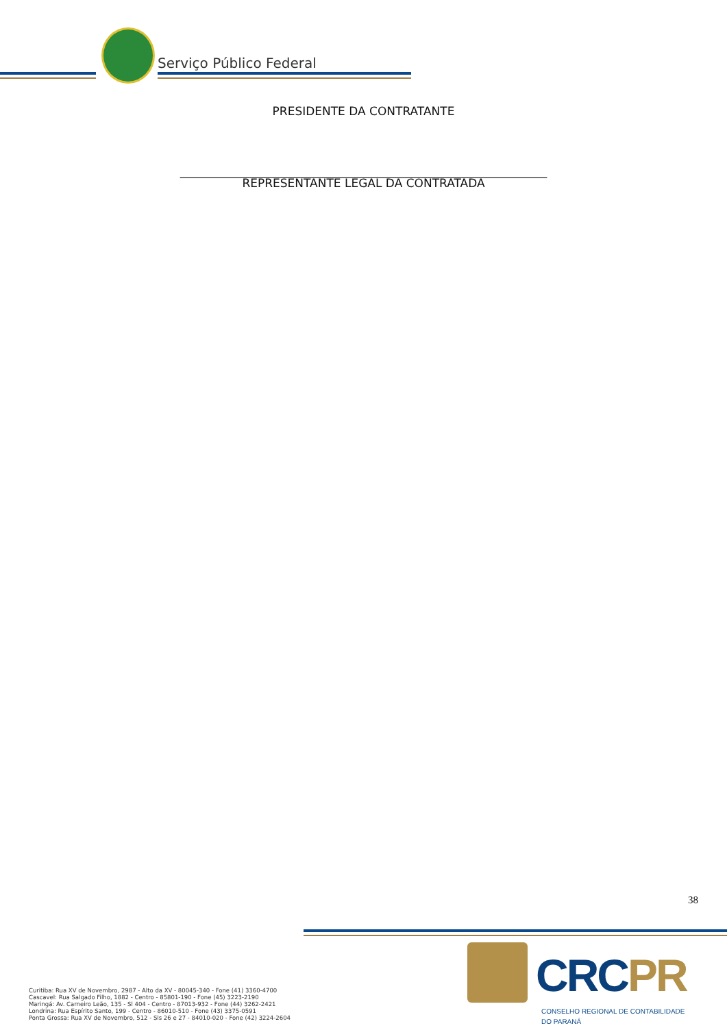Serviço Público Federal
PRESIDENTE DA CONTRATANTE
_______________________________________________________________
REPRESENTANTE LEGAL DA CONTRATADA
38
Curitiba: Rua XV de Novembro, 2987 - Alto da XV - 80045-340 - Fone (41) 3360-4700
Cascavel: Rua Salgado Filho, 1882 - Centro - 85801-190 - Fone (45) 3223-2190
Maringá: Av. Carneiro Leão, 135 - Sl 404 - Centro - 87013-932 - Fone (44) 3262-2421
Londrina: Rua Espírito Santo, 199 - Centro - 86010-510 - Fone (43) 3375-0591
Ponta Grossa: Rua XV de Novembro, 512 - Sls 26 e 27 - 84010-020 - Fone (42) 3224-2604
CRCPR
CONSELHO REGIONAL DE CONTABILIDADE
DO PARANÁ